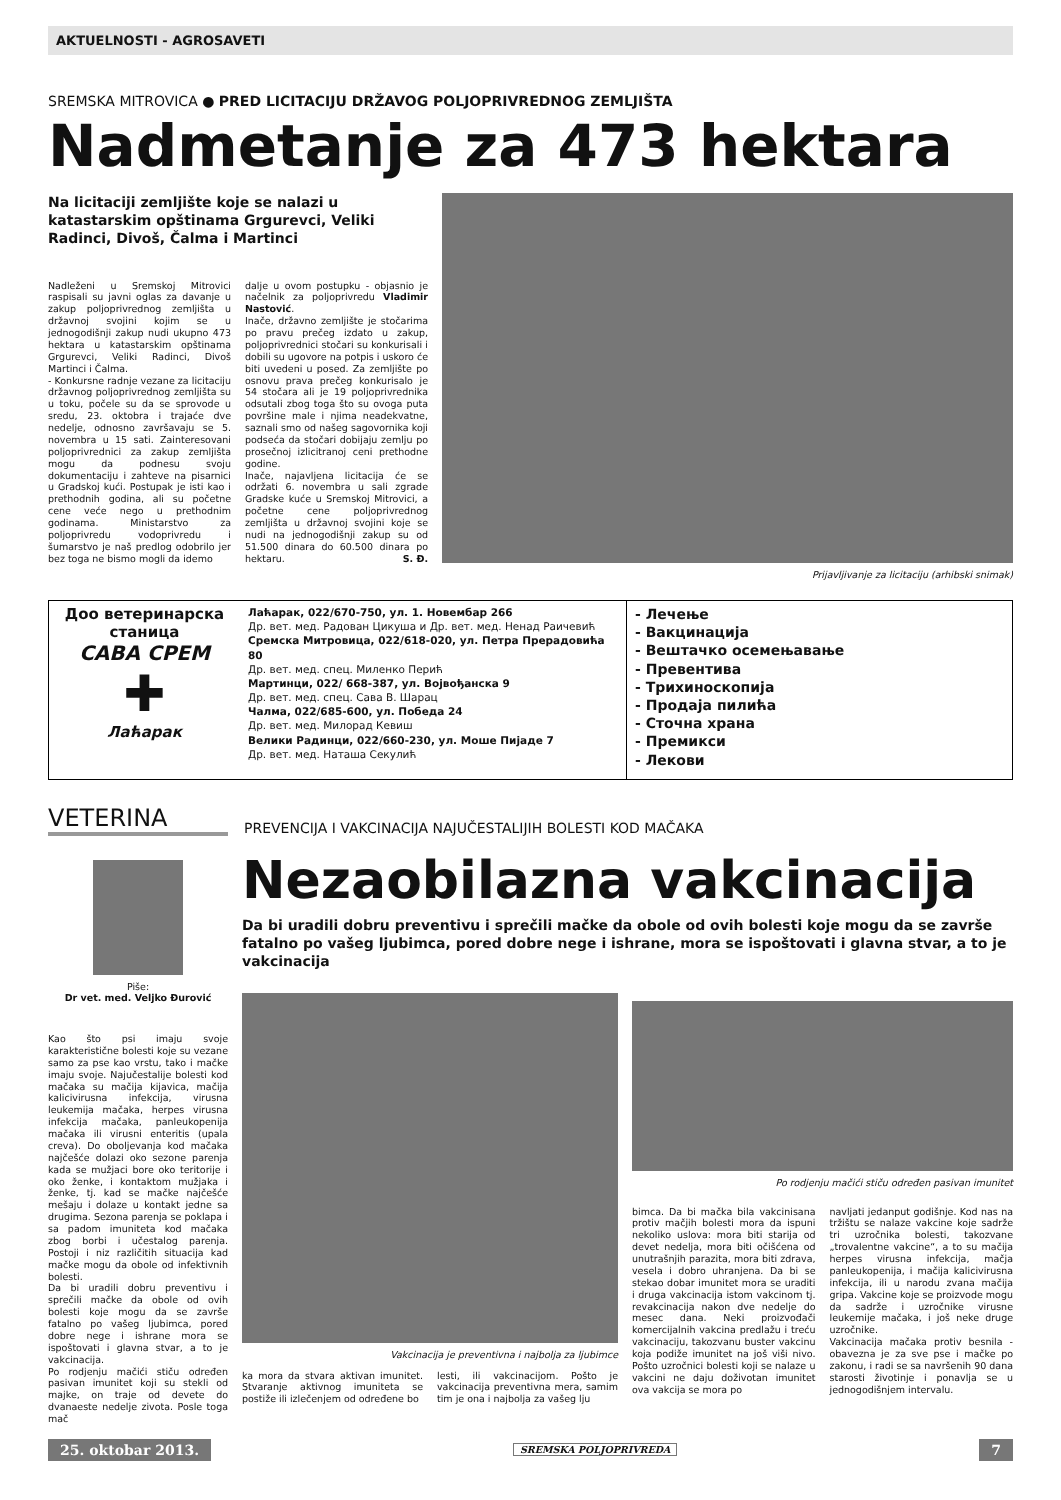AKTUELNOSTI - AGROSAVETI
SREMSKA MITROVICA ● PRED LICITACIJU DRŽAVOG POLJOPRIVREDNOG ZEMLJIŠTA
Nadmetanje za 473 hektara
Na licitaciji zemljište koje se nalazi u katastarskim opštinama Grgurevci, Veliki Radinci, Divoš, Čalma i Martinci
Nadleženi u Sremskoj Mitrovici raspisali su javni oglas za davanje u zakup poljoprivrednog zemljišta u državnoj svojini kojim se u jednogodišnji zakup nudi ukupno 473 hektara u katastarskim opštinama Grgurevci, Veliki Radinci, Divoš Martinci i Čalma.
- Konkursne radnje vezane za licitaciju državnog poljoprivrednog zemljišta su u toku, počele su da se sprovode u sredu, 23. oktobra i trajaće dve nedelje, odnosno završavaju se 5. novembra u 15 sati. Zainteresovani poljoprivrednici za zakup zemljišta mogu da podnesu svoju dokumentaciju i zahteve na pisarnici u Gradskoj kući. Postupak je isti kao i prethodnih godina, ali su početne cene veće nego u prethodnim godinama. Ministarstvo za poljoprivredu vodoprivredu i šumarstvo je naš predlog odobrilo jer bez toga ne bismo mogli da idemo
dalje u ovom postupku - objasnio je načelnik za poljoprivredu Vladimir Nastović.
Inače, državno zemljište je stočarima po pravu prečeg izdato u zakup, poljoprivrednici stočari su konkurisali i dobili su ugovore na potpis i uskoro će biti uvedeni u posed. Za zemljište po osnovu prava prečeg konkurisalo je 54 stočara ali je 19 poljoprivrednika odsutali zbog toga što su ovoga puta površine male i njima neadekvatne, saznali smo od našeg sagovornika koji podseća da stočari dobijaju zemlju po prosečnoj izlicitranoj ceni prethodne godine.
Inače, najavljena licitacija će se održati 6. novembra u sali zgrade Gradske kuće u Sremskoj Mitrovici, a početne cene poljoprivrednog zemljišta u državnoj svojini koje se nudi na jednogodišnji zakup su od 51.500 dinara do 60.500 dinara po hektaru. S. Đ.
Prijavljivanje za licitaciju (arhibski snimak)
Доо ветеринарска станица
САВА СРЕМ
✚
Лаћарак
Лаћарак, 022/670-750, ул. 1. Новембар 266
Др. вет. мед. Радован Цикуша и Др. вет. мед. Ненад Раичевић
Сремска Митровица, 022/618-020, ул. Петра Прерадовића 80
Др. вет. мед. спец. Миленко Перић
Мартинци, 022/ 668-387, ул. Војвођанска 9
Др. вет. мед. спец. Сава В. Шарац
Чалма, 022/685-600, ул. Победа 24
Др. вет. мед. Милорад Кевиш
Велики Радинци, 022/660-230, ул. Моше Пијаде 7
Др. вет. мед. Наташа Секулић
- Лечење
- Вакцинација
- Вештачко осемењавање
- Превентива
- Трихиноскопија
- Продаја пилића
- Сточна храна
- Премикси
- Лекови
VETERINA
PREVENCIJA I VAKCINACIJA NAJUČESTALIJIH BOLESTI KOD MAČAKA
Piše:
Dr vet. med. Veljko Đurović
Kao što psi imaju svoje karakteristične bolesti koje su vezane samo za pse kao vrstu, tako i mačke imaju svoje. Najučestalije bolesti kod mačaka su mačija kijavica, mačija kalicivirusna infekcija, virusna leukemija mačaka, herpes virusna infekcija mačaka, panleukopenija mačaka ili virusni enteritis (upala creva). Do obolјevanja kod mačaka najčešće dolazi oko sezone parenja kada se mužjaci bore oko teritorije i oko ženke, i kontaktom mužjaka i ženke, tj. kad se mačke najčešće mešaju i dolaze u kontakt jedne sa drugima. Sezona parenja se poklapa i sa padom imuniteta kod mačaka zbog borbi i učestalog parenja. Postoji i niz različitih situacija kad mačke mogu da obole od infektivnih bolesti.
Da bi uradili dobru preventivu i sprečili mačke da obole od ovih bolesti koje mogu da se završe fatalno po vašeg ljubimca, pored dobre nege i ishrane mora se ispoštovati i glavna stvar, a to je vakcinacija.
Po rodjenju mačići stiču određen pasivan imunitet koji su stekli od majke, on traje od devete do dvanaeste nedelje zivota. Posle toga mač
Nezaobilazna vakcinacija
Da bi uradili dobru preventivu i sprečili mačke da obole od ovih bolesti koje mogu da se završe fatalno po vašeg ljubimca, pored dobre nege i ishrane, mora se ispoštovati i glavna stvar, a to je vakcinacija
Vakcinacija je preventivna i najbolja za ljubimce
ka mora da stvara aktivan imunitet. Stvaranje aktivnog imuniteta se postiže ili izlečenjem od određene bo
lesti, ili vakcinacijom. Pošto je vakcinacija preventivna mera, samim tim je ona i najbolja za vašeg lju
Po rodjenju mačići stiču određen pasivan imunitet
bimca. Da bi mačka bila vakcinisana protiv mačjih bolesti mora da ispuni nekoliko uslova: mora biti starija od devet nedelja, mora biti očišćena od unutrašnjih parazita, mora biti zdrava, vesela i dobro uhranjena. Da bi se stekao dobar imunitet mora se uraditi i druga vakcinacija istom vakcinom tj. revakcinacija nakon dve nedelje do mesec dana. Neki proizvođači komercijalnih vakcina predlažu i treću vakcinaciju, takozvanu buster vakcinu koja podiže imunitet na još viši nivo. Pošto uzročnici bolesti koji se nalaze u vakcini ne daju doživotan imunitet ova vakcija se mora po
navljati jedanput godišnje. Kod nas na tržištu se nalaze vakcine koje sadrže tri uzročnika bolesti, takozvane „trovalentne vakcine“, a to su mačija herpes virusna infekcija, mačja panleukopenija, i mačija kalicivirusna infekcija, ili u narodu zvana mačija gripa. Vakcine koje se proizvode mogu da sadrže i uzročnike virusne leukemije mačaka, i još neke druge uzročnike.
Vakcinacija mačaka protiv besnila - obavezna je za sve pse i mačke po zakonu, i radi se sa navršenih 90 dana starosti životinje i ponavlja se u jednogodišnjem intervalu.
25. oktobar 2013. SREMSKA POLJOPRIVREDA 7